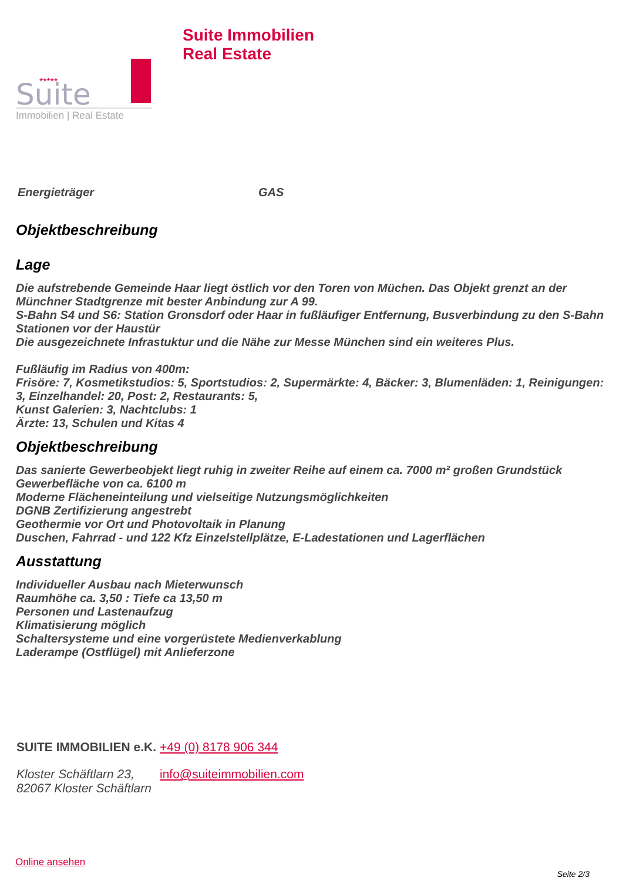*****
Suite
Immobilien | Real Estate
Suite Immobilien
Real Estate
Energieträger GAS
Objektbeschreibung
Lage
Die aufstrebende Gemeinde Haar liegt östlich vor den Toren von Müchen. Das Objekt grenzt an der Münchner Stadtgrenze mit bester Anbindung zur A 99.
S-Bahn S4 und S6: Station Gronsdorf oder Haar in fußläufiger Entfernung, Busverbindung zu den S-Bahn Stationen vor der Haustür
Die ausgezeichnete Infrastuktur und die Nähe zur Messe München sind ein weiteres Plus.
Fußläufig im Radius von 400m:
Frisöre: 7, Kosmetikstudios: 5, Sportstudios: 2, Supermärkte: 4, Bäcker: 3, Blumenläden: 1, Reinigungen: 3, Einzelhandel: 20, Post: 2, Restaurants: 5,
Kunst Galerien: 3, Nachtclubs: 1
Ärzte: 13, Schulen und Kitas 4
Objektbeschreibung
Das sanierte Gewerbeobjekt liegt ruhig in zweiter Reihe auf einem ca. 7000 m² großen Grundstück
Gewerbefläche von ca. 6100 m
Moderne Flächeneinteilung und vielseitige Nutzungsmöglichkeiten
DGNB Zertifizierung angestrebt
Geothermie vor Ort und Photovoltaik in Planung
Duschen, Fahrrad - und 122 Kfz Einzelstellplätze, E-Ladestationen und Lagerflächen
Ausstattung
Individueller Ausbau nach Mieterwunsch
Raumhöhe ca. 3,50 : Tiefe ca 13,50 m
Personen und Lastenaufzug
Klimatisierung möglich
Schaltersysteme und eine vorgerüstete Medienverkablung
Laderampe (Ostflügel) mit Anlieferzone
SUITE IMMOBILIEN e.K.
+49 (0) 8178 906 344
Kloster Schäftlarn 23,
82067 Kloster Schäftlarn
info@suiteimmobilien.com
Online ansehen
Seite 2/3